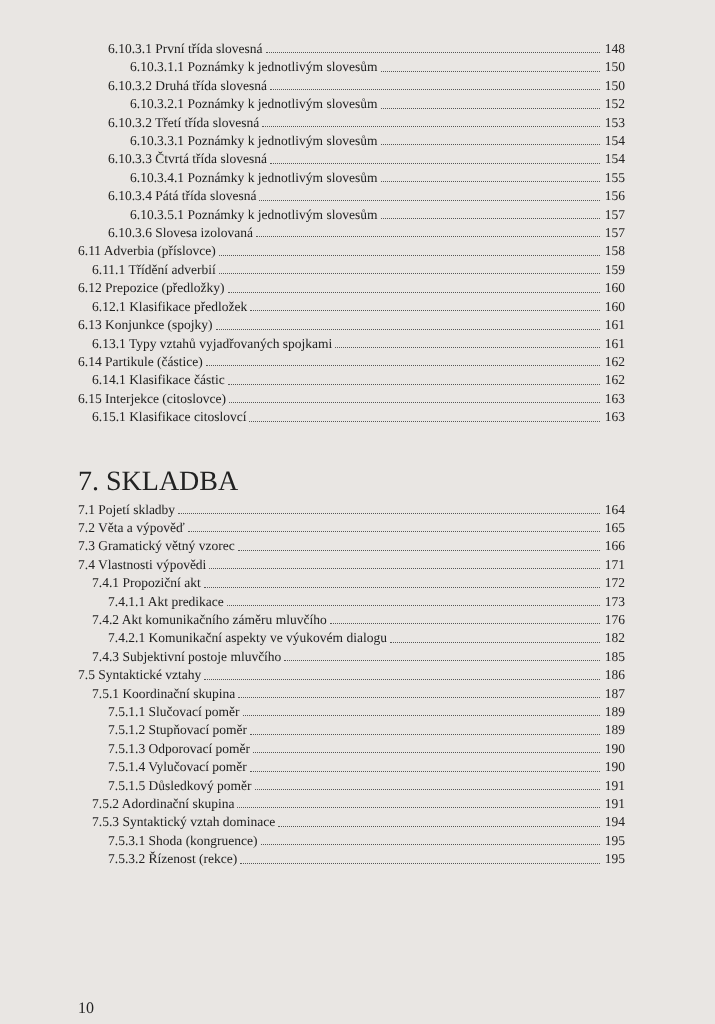6.10.3.1 První třída slovesná 148
6.10.3.1.1 Poznámky k jednotlivým slovesům 150
6.10.3.2 Druhá třída slovesná 150
6.10.3.2.1 Poznámky k jednotlivým slovesům 152
6.10.3.2 Třetí třída slovesná 153
6.10.3.3.1 Poznámky k jednotlivým slovesům 154
6.10.3.3 Čtvrtá třída slovesná 154
6.10.3.4.1 Poznámky k jednotlivým slovesům 155
6.10.3.4 Pátá třída slovesná 156
6.10.3.5.1 Poznámky k jednotlivým slovesům 157
6.10.3.6 Slovesa izolovaná 157
6.11 Adverbia (příslovce) 158
6.11.1 Třídění adverbií 159
6.12 Prepozice (předložky) 160
6.12.1 Klasifikace předložek 160
6.13 Konjunkce (spojky) 161
6.13.1 Typy vztahů vyjadřovaných spojkami 161
6.14 Partikule (částice) 162
6.14.1 Klasifikace částic 162
6.15 Interjekce (citoslovce) 163
6.15.1 Klasifikace citoslovcí 163
7. SKLADBA
7.1 Pojetí skladby 164
7.2 Věta a výpověď 165
7.3 Gramatický větný vzorec 166
7.4 Vlastnosti výpovědi 171
7.4.1 Propoziční akt 172
7.4.1.1 Akt predikace 173
7.4.2 Akt komunikačního záměru mluvčího 176
7.4.2.1 Komunikační aspekty ve výukovém dialogu 182
7.4.3 Subjektivní postoje mluvčího 185
7.5 Syntaktické vztahy 186
7.5.1 Koordinační skupina 187
7.5.1.1 Slučovací poměr 189
7.5.1.2 Stupňovací poměr 189
7.5.1.3 Odporovací poměr 190
7.5.1.4 Vylučovací poměr 190
7.5.1.5 Důsledkový poměr 191
7.5.2 Adordinační skupina 191
7.5.3 Syntaktický vztah dominace 194
7.5.3.1 Shoda (kongruence) 195
7.5.3.2 Řízenost (rekce) 195
10